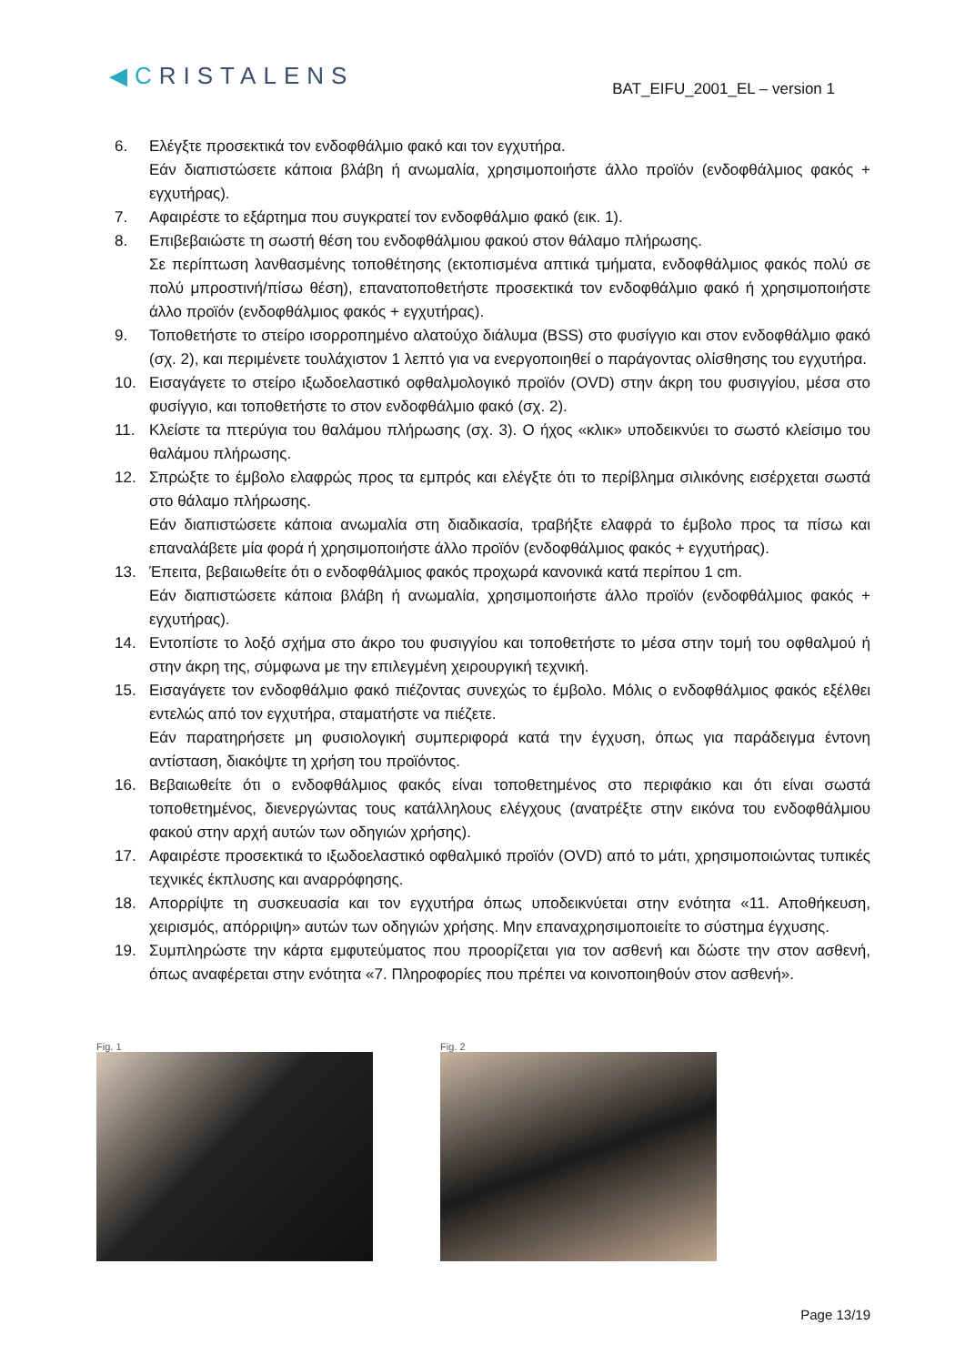◀CRISTALENS
BAT_EIFU_2001_EL – version 1
6. Ελέγξτε προσεκτικά τον ενδοφθάλμιο φακό και τον εγχυτήρα.
Εάν διαπιστώσετε κάποια βλάβη ή ανωμαλία, χρησιμοποιήστε άλλο προϊόν (ενδοφθάλμιος φακός + εγχυτήρας).
7. Αφαιρέστε το εξάρτημα που συγκρατεί τον ενδοφθάλμιο φακό (εικ. 1).
8. Επιβεβαιώστε τη σωστή θέση του ενδοφθάλμιου φακού στον θάλαμο πλήρωσης.
Σε περίπτωση λανθασμένης τοποθέτησης (εκτοπισμένα απτικά τμήματα, ενδοφθάλμιος φακός πολύ σε πολύ μπροστινή/πίσω θέση), επανατοποθετήστε προσεκτικά τον ενδοφθάλμιο φακό ή χρησιμοποιήστε άλλο προϊόν (ενδοφθάλμιος φακός + εγχυτήρας).
9. Τοποθετήστε το στείρο ισορροπημένο αλατούχο διάλυμα (BSS) στο φυσίγγιο και στον ενδοφθάλμιο φακό (σχ. 2), και περιμένετε τουλάχιστον 1 λεπτό για να ενεργοποιηθεί ο παράγοντας ολίσθησης του εγχυτήρα.
10. Εισαγάγετε το στείρο ιξωδοελαστικό οφθαλμολογικό προϊόν (OVD) στην άκρη του φυσιγγίου, μέσα στο φυσίγγιο, και τοποθετήστε το στον ενδοφθάλμιο φακό (σχ. 2).
11. Κλείστε τα πτερύγια του θαλάμου πλήρωσης (σχ. 3). Ο ήχος «κλικ» υποδεικνύει το σωστό κλείσιμο του θαλάμου πλήρωσης.
12. Σπρώξτε το έμβολο ελαφρώς προς τα εμπρός και ελέγξτε ότι το περίβλημα σιλικόνης εισέρχεται σωστά στο θάλαμο πλήρωσης.
Εάν διαπιστώσετε κάποια ανωμαλία στη διαδικασία, τραβήξτε ελαφρά το έμβολο προς τα πίσω και επαναλάβετε μία φορά ή χρησιμοποιήστε άλλο προϊόν (ενδοφθάλμιος φακός + εγχυτήρας).
13. Έπειτα, βεβαιωθείτε ότι ο ενδοφθάλμιος φακός προχωρά κανονικά κατά περίπου 1 cm.
Εάν διαπιστώσετε κάποια βλάβη ή ανωμαλία, χρησιμοποιήστε άλλο προϊόν (ενδοφθάλμιος φακός + εγχυτήρας).
14. Εντοπίστε το λοξό σχήμα στο άκρο του φυσιγγίου και τοποθετήστε το μέσα στην τομή του οφθαλμού ή στην άκρη της, σύμφωνα με την επιλεγμένη χειρουργική τεχνική.
15. Εισαγάγετε τον ενδοφθάλμιο φακό πιέζοντας συνεχώς το έμβολο. Μόλις ο ενδοφθάλμιος φακός εξέλθει εντελώς από τον εγχυτήρα, σταματήστε να πιέζετε.
Εάν παρατηρήσετε μη φυσιολογική συμπεριφορά κατά την έγχυση, όπως για παράδειγμα έντονη αντίσταση, διακόψτε τη χρήση του προϊόντος.
16. Βεβαιωθείτε ότι ο ενδοφθάλμιος φακός είναι τοποθετημένος στο περιφάκιο και ότι είναι σωστά τοποθετημένος, διενεργώντας τους κατάλληλους ελέγχους (ανατρέξτε στην εικόνα του ενδοφθάλμιου φακού στην αρχή αυτών των οδηγιών χρήσης).
17. Αφαιρέστε προσεκτικά το ιξωδοελαστικό οφθαλμικό προϊόν (OVD) από το μάτι, χρησιμοποιώντας τυπικές τεχνικές έκπλυσης και αναρρόφησης.
18. Απορρίψτε τη συσκευασία και τον εγχυτήρα όπως υποδεικνύεται στην ενότητα «11. Αποθήκευση, χειρισμός, απόρριψη» αυτών των οδηγιών χρήσης. Μην επαναχρησιμοποιείτε το σύστημα έγχυσης.
19. Συμπληρώστε την κάρτα εμφυτεύματος που προορίζεται για τον ασθενή και δώστε την στον ασθενή, όπως αναφέρεται στην ενότητα «7. Πληροφορίες που πρέπει να κοινοποιηθούν στον ασθενή».
Fig. 1 Fig. 2
Page 13/19